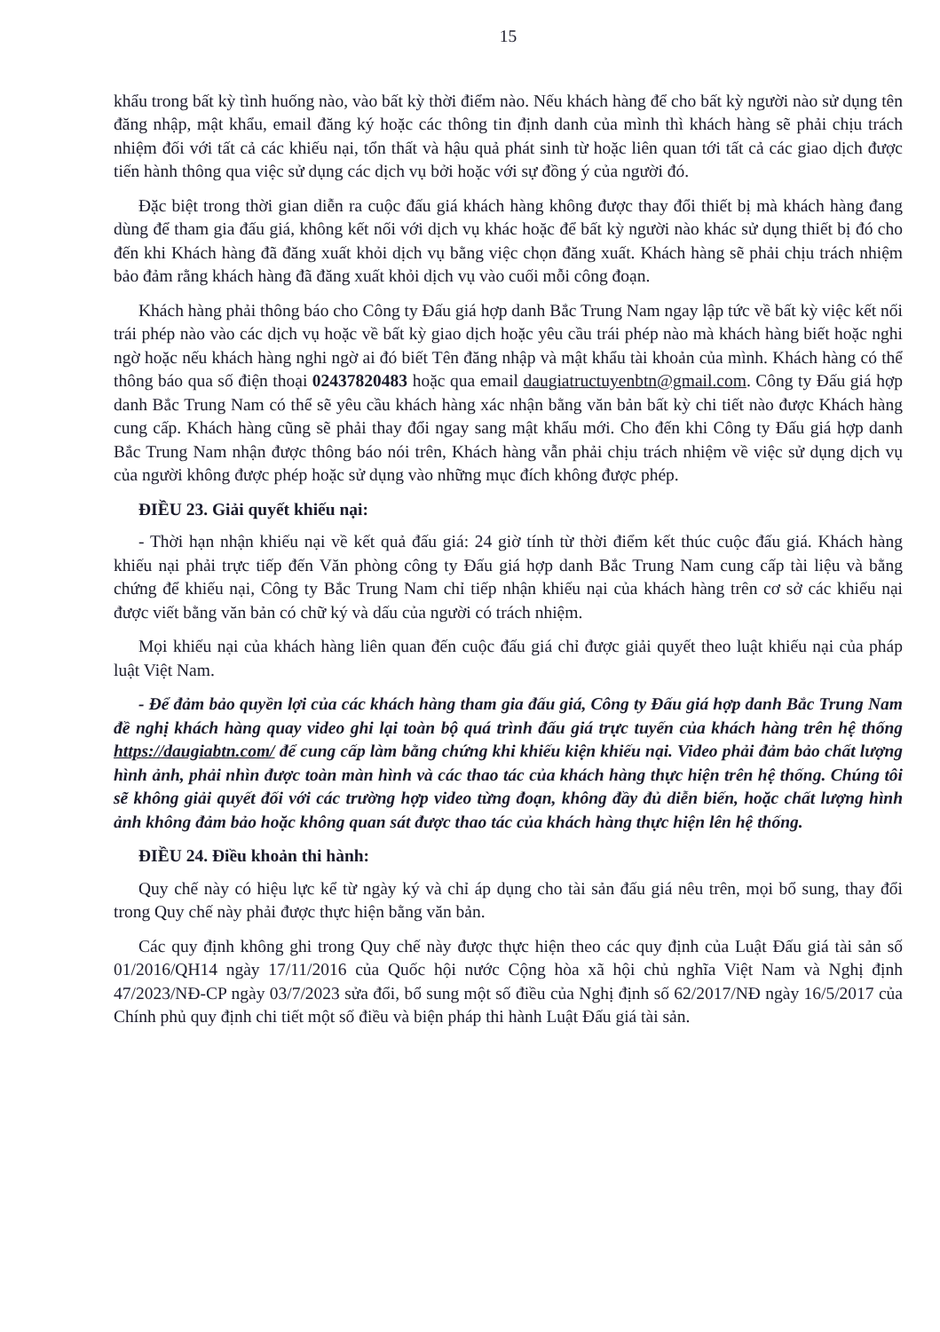15
khẩu trong bất kỳ tình huống nào, vào bất kỳ thời điểm nào. Nếu khách hàng để cho bất kỳ người nào sử dụng tên đăng nhập, mật khẩu, email đăng ký hoặc các thông tin định danh của mình thì khách hàng sẽ phải chịu trách nhiệm đối với tất cả các khiếu nại, tổn thất và hậu quả phát sinh từ hoặc liên quan tới tất cả các giao dịch được tiến hành thông qua việc sử dụng các dịch vụ bởi hoặc với sự đồng ý của người đó.
Đặc biệt trong thời gian diễn ra cuộc đấu giá khách hàng không được thay đổi thiết bị mà khách hàng đang dùng để tham gia đấu giá, không kết nối với dịch vụ khác hoặc để bất kỳ người nào khác sử dụng thiết bị đó cho đến khi Khách hàng đã đăng xuất khỏi dịch vụ bằng việc chọn đăng xuất. Khách hàng sẽ phải chịu trách nhiệm bảo đảm rằng khách hàng đã đăng xuất khỏi dịch vụ vào cuối mỗi công đoạn.
Khách hàng phải thông báo cho Công ty Đấu giá hợp danh Bắc Trung Nam ngay lập tức về bất kỳ việc kết nối trái phép nào vào các dịch vụ hoặc về bất kỳ giao dịch hoặc yêu cầu trái phép nào mà khách hàng biết hoặc nghi ngờ hoặc nếu khách hàng nghi ngờ ai đó biết Tên đăng nhập và mật khẩu tài khoản của mình. Khách hàng có thể thông báo qua số điện thoại 02437820483 hoặc qua email daugiatructuyenbtn@gmail.com. Công ty Đấu giá hợp danh Bắc Trung Nam có thể sẽ yêu cầu khách hàng xác nhận bằng văn bản bất kỳ chi tiết nào được Khách hàng cung cấp. Khách hàng cũng sẽ phải thay đổi ngay sang mật khẩu mới. Cho đến khi Công ty Đấu giá hợp danh Bắc Trung Nam nhận được thông báo nói trên, Khách hàng vẫn phải chịu trách nhiệm về việc sử dụng dịch vụ của người không được phép hoặc sử dụng vào những mục đích không được phép.
ĐIỀU 23. Giải quyết khiếu nại:
- Thời hạn nhận khiếu nại về kết quả đấu giá: 24 giờ tính từ thời điểm kết thúc cuộc đấu giá. Khách hàng khiếu nại phải trực tiếp đến Văn phòng công ty Đấu giá hợp danh Bắc Trung Nam cung cấp tài liệu và bằng chứng để khiếu nại, Công ty Bắc Trung Nam chỉ tiếp nhận khiếu nại của khách hàng trên cơ sở các khiếu nại được viết bằng văn bản có chữ ký và dấu của người có trách nhiệm.
Mọi khiếu nại của khách hàng liên quan đến cuộc đấu giá chỉ được giải quyết theo luật khiếu nại của pháp luật Việt Nam.
- Để đảm bảo quyền lợi của các khách hàng tham gia đấu giá, Công ty Đấu giá hợp danh Bắc Trung Nam đề nghị khách hàng quay video ghi lại toàn bộ quá trình đấu giá trực tuyến của khách hàng trên hệ thống https://daugiabtn.com/ để cung cấp làm bằng chứng khi khiếu kiện khiếu nại. Video phải đảm bảo chất lượng hình ảnh, phải nhìn được toàn màn hình và các thao tác của khách hàng thực hiện trên hệ thống. Chúng tôi sẽ không giải quyết đối với các trường hợp video từng đoạn, không đầy đủ diễn biến, hoặc chất lượng hình ảnh không đảm bảo hoặc không quan sát được thao tác của khách hàng thực hiện lên hệ thống.
ĐIỀU 24. Điều khoản thi hành:
Quy chế này có hiệu lực kể từ ngày ký và chỉ áp dụng cho tài sản đấu giá nêu trên, mọi bổ sung, thay đổi trong Quy chế này phải được thực hiện bằng văn bản.
Các quy định không ghi trong Quy chế này được thực hiện theo các quy định của Luật Đấu giá tài sản số 01/2016/QH14 ngày 17/11/2016 của Quốc hội nước Cộng hòa xã hội chủ nghĩa Việt Nam và Nghị định 47/2023/NĐ-CP ngày 03/7/2023 sửa đổi, bổ sung một số điều của Nghị định số 62/2017/NĐ ngày 16/5/2017 của Chính phủ quy định chi tiết một số điều và biện pháp thi hành Luật Đấu giá tài sản.